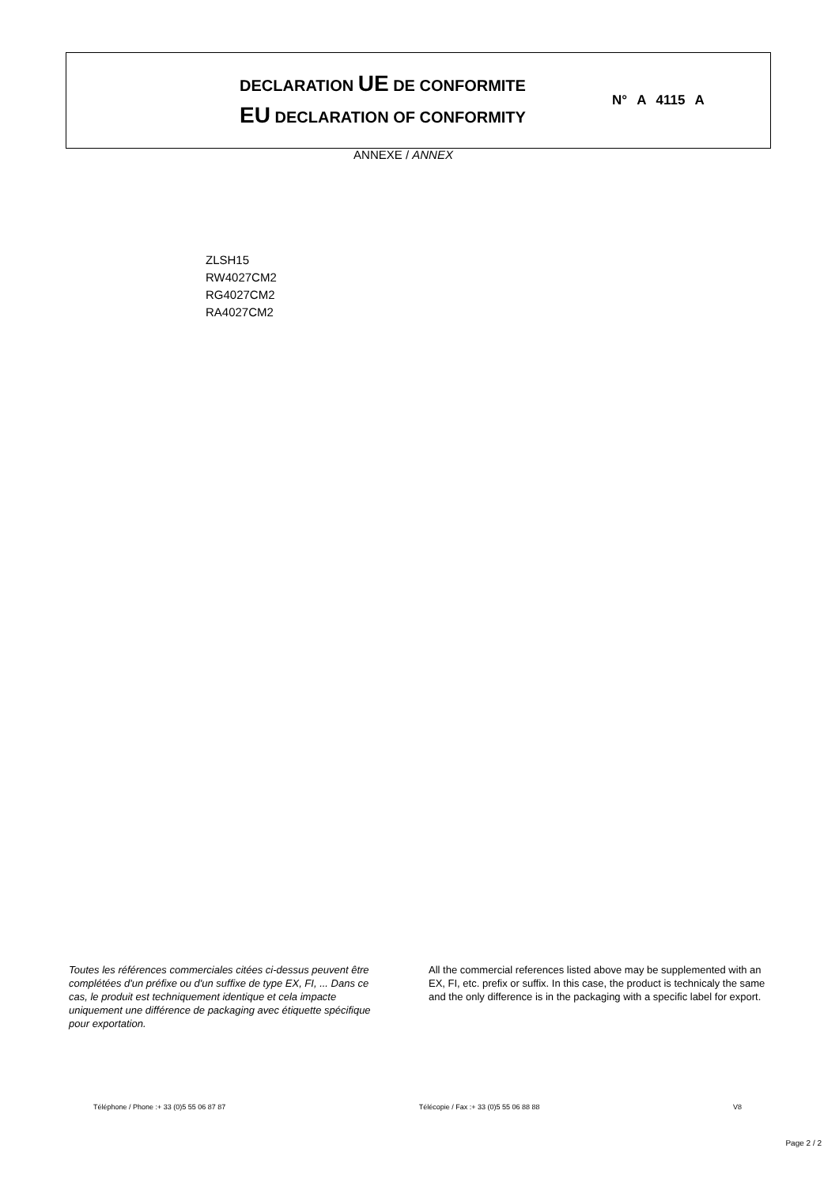DECLARATION UE DE CONFORMITE
EU DECLARATION OF CONFORMITY
N° A 4115 A
ANNEXE / ANNEX
ZLSH15
RW4027CM2
RG4027CM2
RA4027CM2
Toutes les références commerciales citées ci-dessus peuvent être complétées d'un préfixe ou d'un suffixe de type EX, FI, ... Dans ce cas, le produit est techniquement identique et cela impacte uniquement une différence de packaging avec étiquette spécifique pour exportation.
All the commercial references listed above may be supplemented with an EX, FI, etc. prefix or suffix. In this case, the product is technicaly the same and the only difference is in the packaging with a specific label for export.
Téléphone / Phone :+ 33 (0)5 55 06 87 87 Télécopie / Fax :+ 33 (0)5 55 06 88 88 V8
Page 2 / 2